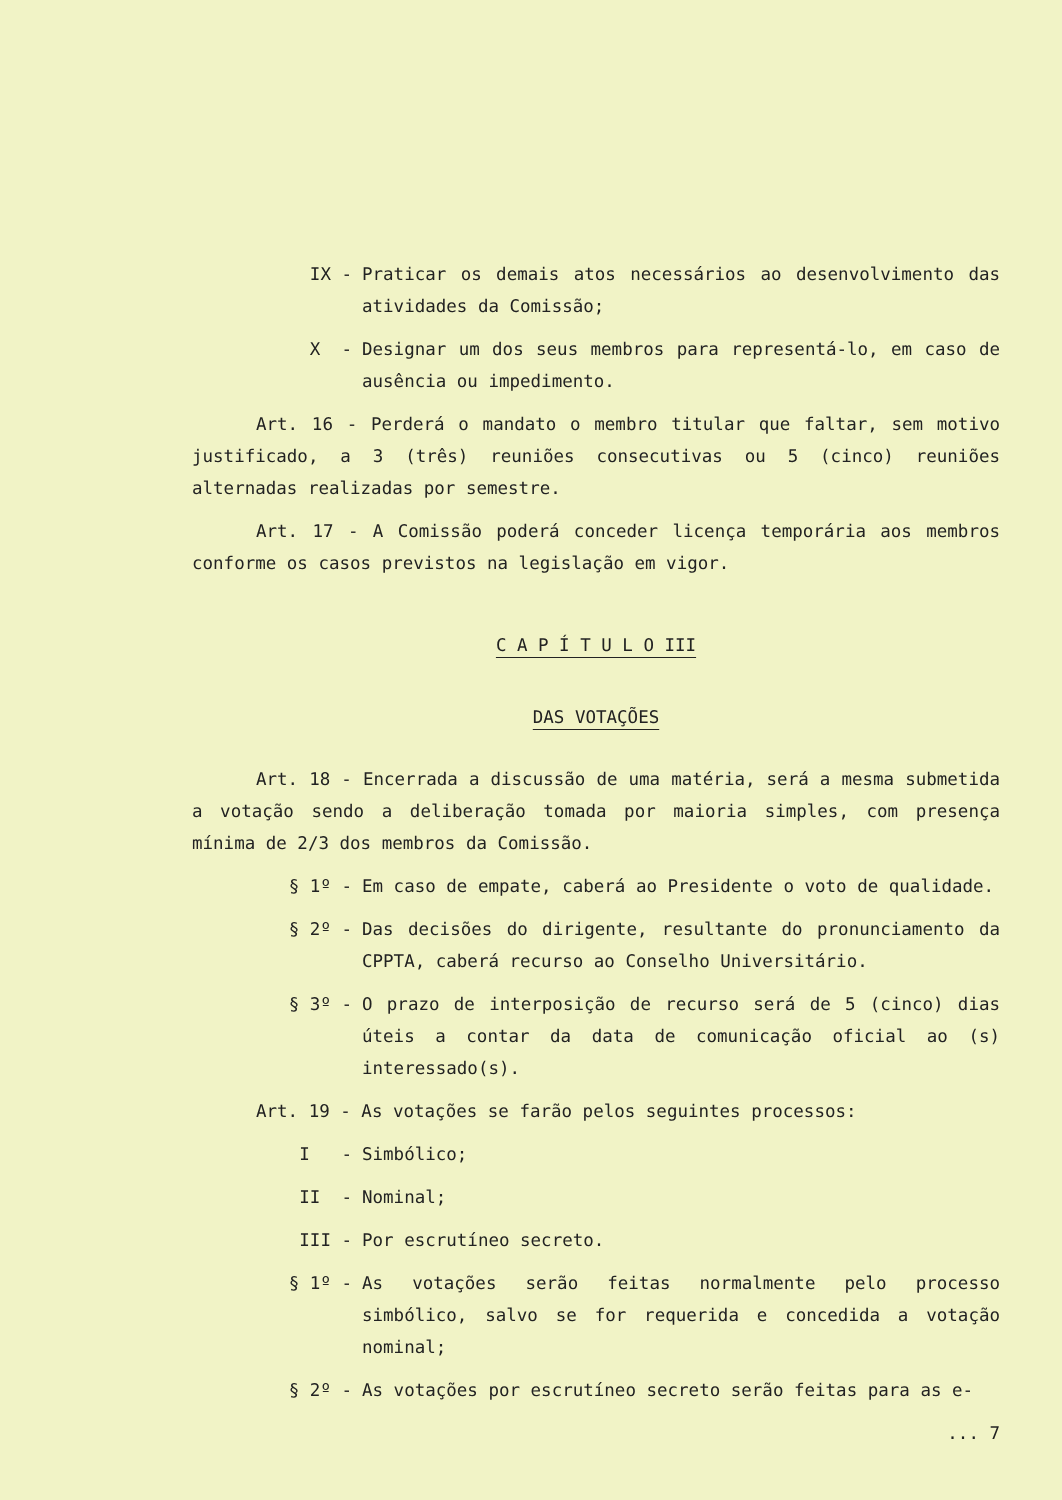IX - Praticar os demais atos necessários ao desenvolvimento das atividades da Comissão;
X - Designar um dos seus membros para representá-lo, em caso de ausência ou impedimento.
Art. 16 - Perderá o mandato o membro titular que faltar, sem motivo justificado, a 3 (três) reuniões consecutivas ou 5 (cinco) reuniões alternadas realizadas por semestre.
Art. 17 - A Comissão poderá conceder licença temporária aos membros conforme os casos previstos na legislação em vigor.
C A P Í T U L O III
DAS VOTAÇÕES
Art. 18 - Encerrada a discussão de uma matéria, será a mesma submetida a votação sendo a deliberação tomada por maioria simples, com presença mínima de 2/3 dos membros da Comissão.
§ 1º - Em caso de empate, caberá ao Presidente o voto de qualidade.
§ 2º - Das decisões do dirigente, resultante do pronunciamento da CPPTA, caberá recurso ao Conselho Universitário.
§ 3º - O prazo de interposição de recurso será de 5 (cinco) dias úteis a contar da data de comunicação oficial ao (s) interessado(s).
Art. 19 - As votações se farão pelos seguintes processos:
I - Simbólico;
II - Nominal;
III - Por escrutíneo secreto.
§ 1º - As votações serão feitas normalmente pelo processo simbólico, salvo se for requerida e concedida a votação nominal;
§ 2º - As votações por escrutíneo secreto serão feitas para as e-
... 7